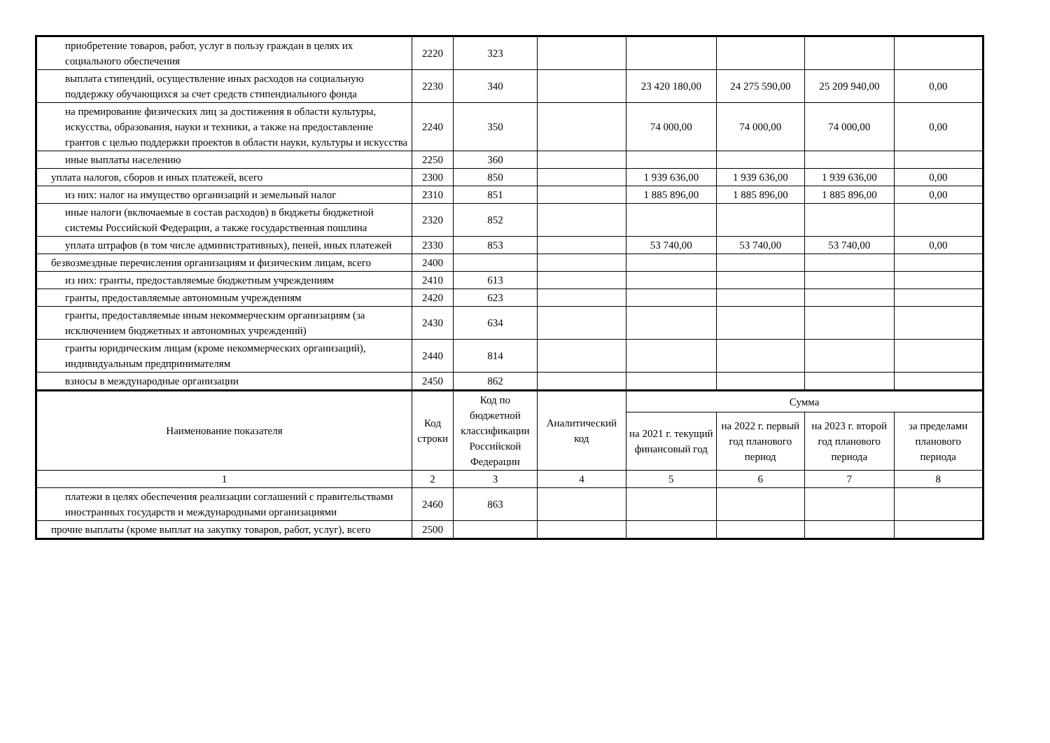| приобретение товаров, работ, услуг в пользу граждан в целях их социального обеспечения | 2220 | 323 | | | | | |
| выплата стипендий, осуществление иных расходов на социальную поддержку обучающихся за счет средств стипендиального фонда | 2230 | 340 | | 23 420 180,00 | 24 275 590,00 | 25 209 940,00 | 0,00 |
| на премирование физических лиц за достижения в области культуры, искусства, образования, науки и техники, а также на предоставление грантов с целью поддержки проектов в области науки, культуры и искусства | 2240 | 350 | | 74 000,00 | 74 000,00 | 74 000,00 | 0,00 |
| иные выплаты населению | 2250 | 360 | | | | | |
| уплата налогов, сборов и иных платежей, всего | 2300 | 850 | | 1 939 636,00 | 1 939 636,00 | 1 939 636,00 | 0,00 |
| из них: налог на имущество организаций и земельный налог | 2310 | 851 | | 1 885 896,00 | 1 885 896,00 | 1 885 896,00 | 0,00 |
| иные налоги (включаемые в состав расходов) в бюджеты бюджетной системы Российской Федерации, а также государственная пошлина | 2320 | 852 | | | | | |
| уплата штрафов (в том числе административных), пеней, иных платежей | 2330 | 853 | | 53 740,00 | 53 740,00 | 53 740,00 | 0,00 |
| безвозмездные перечисления организациям и физическим лицам, всего | 2400 | | | | | | |
| из них: гранты, предоставляемые бюджетным учреждениям | 2410 | 613 | | | | | |
| гранты, предоставляемые автономным учреждениям | 2420 | 623 | | | | | |
| гранты, предоставляемые иным некоммерческим организациям (за исключением бюджетных и автономных учреждений) | 2430 | 634 | | | | | |
| гранты юридическим лицам (кроме некоммерческих организаций), индивидуальным предпринимателям | 2440 | 814 | | | | | |
| взносы в международные организации | 2450 | 862 | | | | | |
| Наименование показателя | Код строки | Код по бюджетной классификации Российской Федерации | Аналитический код | Сумма | | | |
| | | | | на 2021 г. текущий финансовый год | на 2022 г. первый год планового период | на 2023 г. второй год планового периода | за пределами планового периода |
| 1 | 2 | 3 | 4 | 5 | 6 | 7 | 8 |
| платежи в целях обеспечения реализации соглашений с правительствами иностранных государств и международными организациями | 2460 | 863 | | | | | |
| прочие выплаты (кроме выплат на закупку товаров, работ, услуг), всего | 2500 | | | | | | |